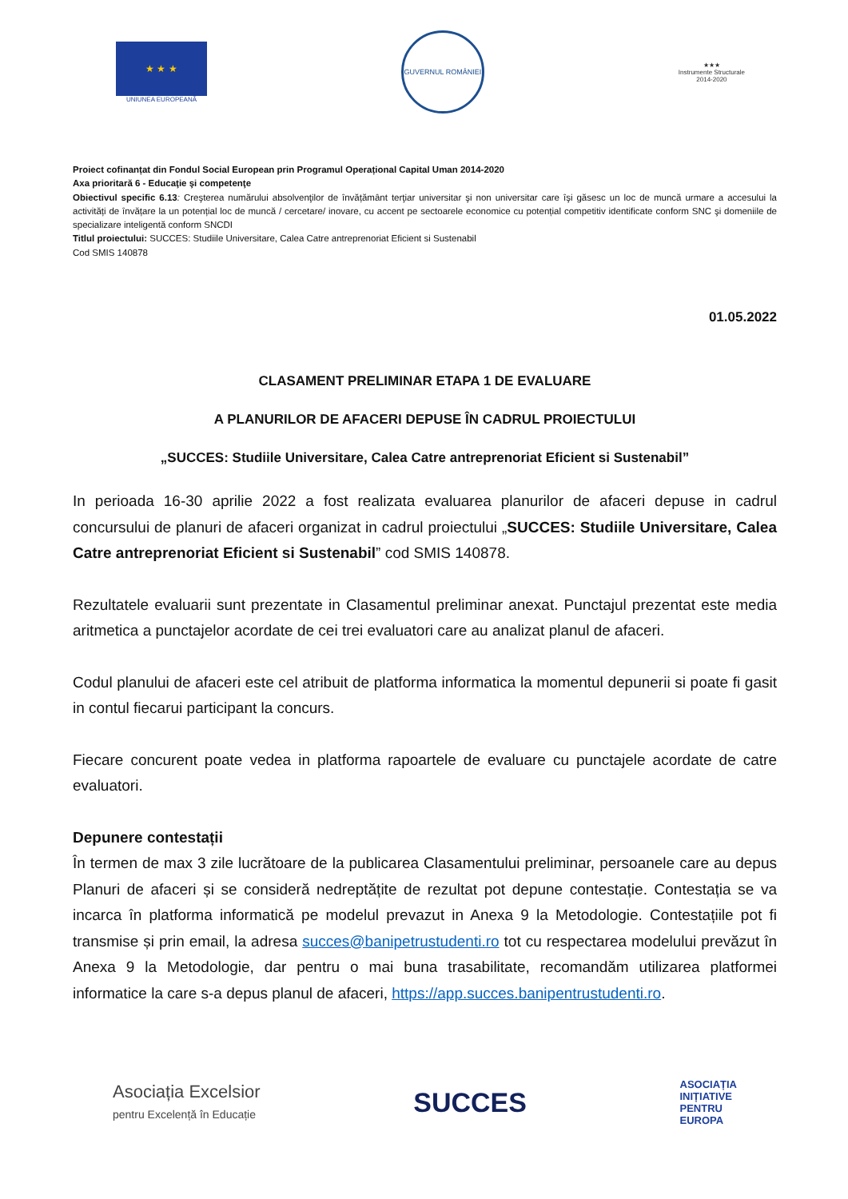★ ★ ★
UNIUNEA EUROPEANĂ
GUVERNUL ROMÂNIEI
★★★
Instrumente Structurale
2014-2020
Proiect cofinanțat din Fondul Social European prin Programul Operațional Capital Uman 2014-2020
Axa prioritară 6 - Educaţie şi competenţe
Obiectivul specific 6.13: Creşterea numărului absolvenţilor de învățământ terţiar universitar şi non universitar care îşi găsesc un loc de muncă urmare a accesului la activități de învățare la un potențial loc de muncă / cercetare/ inovare, cu accent pe sectoarele economice cu potențial competitiv identificate conform SNC şi domeniile de specializare inteligentă conform SNCDI
Titlul proiectului: SUCCES: Studiile Universitare, Calea Catre antreprenoriat Eficient si Sustenabil
Cod SMIS 140878
01.05.2022
CLASAMENT PRELIMINAR ETAPA 1 DE EVALUARE
A PLANURILOR DE AFACERI DEPUSE ÎN CADRUL PROIECTULUI
„SUCCES: Studiile Universitare, Calea Catre antreprenoriat Eficient si Sustenabil”
In perioada 16-30 aprilie 2022 a fost realizata evaluarea planurilor de afaceri depuse in cadrul concursului de planuri de afaceri organizat in cadrul proiectului „SUCCES: Studiile Universitare, Calea Catre antreprenoriat Eficient si Sustenabil” cod SMIS 140878.
Rezultatele evaluarii sunt prezentate in Clasamentul preliminar anexat. Punctajul prezentat este media aritmetica a punctajelor acordate de cei trei evaluatori care au analizat planul de afaceri.
Codul planului de afaceri este cel atribuit de platforma informatica la momentul depunerii si poate fi gasit in contul fiecarui participant la concurs.
Fiecare concurent poate vedea in platforma rapoartele de evaluare cu punctajele acordate de catre evaluatori.
Depunere contestații
În termen de max 3 zile lucrătoare de la publicarea Clasamentului preliminar, persoanele care au depus Planuri de afaceri și se consideră nedreptățite de rezultat pot depune contestație. Contestația se va incarca în platforma informatică pe modelul prevazut in Anexa 9 la Metodologie. Contestațiile pot fi transmise și prin email, la adresa succes@banipetrustudenti.ro tot cu respectarea modelului prevăzut în Anexa 9 la Metodologie, dar pentru o mai buna trasabilitate, recomandăm utilizarea platformei informatice la care s-a depus planul de afaceri, https://app.succes.banipentrustudenti.ro.
Asociația Excelsior
pentru Excelență în Educație
SUCCES
ASOCIAȚIA
INIȚIATIVE
PENTRU
EUROPA